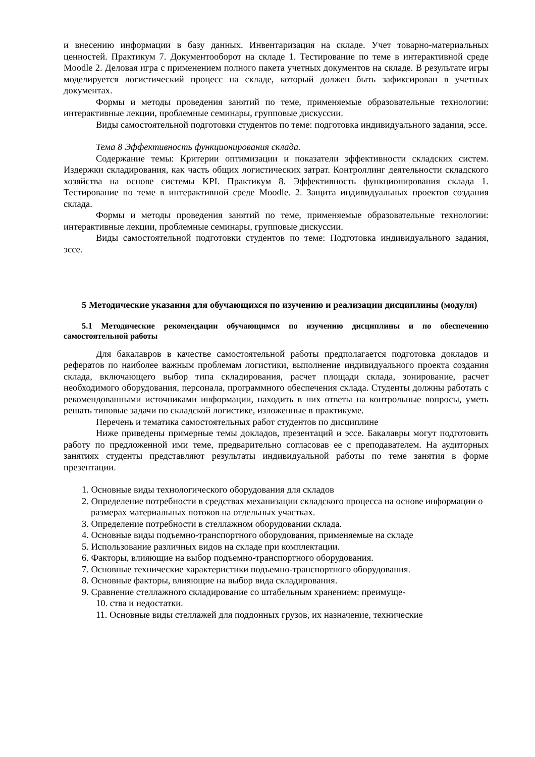и внесению информации в базу данных. Инвентаризация на складе. Учет товарно-материальных ценностей. Практикум 7. Документооборот на складе 1. Тестирование по теме в интерактивной среде Moodle 2. Деловая игра с применением полного пакета учетных документов на складе. В результате игры моделируется логистический процесс на складе, который должен быть зафиксирован в учетных документах.
Формы и методы проведения занятий по теме, применяемые образовательные технологии: интерактивные лекции, проблемные семинары, групповые дискуссии.
Виды самостоятельной подготовки студентов по теме: подготовка индивидуального задания, эссе.
Тема 8 Эффективность функционирования склада.
Содержание темы: Критерии оптимизации и показатели эффективности складских систем. Издержки складирования, как часть общих логистических затрат. Контроллинг деятельности складского хозяйства на основе системы KPI. Практикум 8. Эффективность функционирования склада 1. Тестирование по теме в интерактивной среде Moodle. 2. Защита индивидуальных проектов создания склада.
Формы и методы проведения занятий по теме, применяемые образовательные технологии: интерактивные лекции, проблемные семинары, групповые дискуссии.
Виды самостоятельной подготовки студентов по теме: Подготовка индивидуального задания, эссе.
5 Методические указания для обучающихся по изучению и реализации дисциплины (модуля)
5.1 Методические рекомендации обучающимся по изучению дисциплины и по обеспечению самостоятельной работы
Для бакалавров в качестве самостоятельной работы предполагается подготовка докладов и рефератов по наиболее важным проблемам логистики, выполнение индивидуального проекта создания склада, включающего выбор типа складирования, расчет площади склада, зонирование, расчет необходимого оборудования, персонала, программного обеспечения склада. Студенты должны работать с рекомендованными источниками информации, находить в них ответы на контрольные вопросы, уметь решать типовые задачи по складской логистике, изложенные в практикуме.
Перечень и тематика самостоятельных работ студентов по дисциплине
Ниже приведены примерные темы докладов, презентаций и эссе. Бакалавры могут подготовить работу по предложенной ими теме, предварительно согласовав ее с преподавателем. На аудиторных занятиях студенты представляют результаты индивидуальной работы по теме занятия в форме презентации.
1. Основные виды технологического оборудования для складов
2. Определение потребности в средствах механизации складского процесса на основе информации о размерах материальных потоков на отдельных участках.
3. Определение потребности в стеллажном оборудовании склада.
4. Основные виды подъемно-транспортного оборудования, применяемые на складе
5. Использование различных видов на складе при комплектации.
6. Факторы, влияющие на выбор подъемно-транспортного оборудования.
7. Основные технические характеристики подъемно-транспортного оборудования.
8. Основные факторы, влияющие на выбор вида складирования.
9. Сравнение стеллажного складирование со штабельным хранением: преимуще-
10. ства и недостатки.
11. Основные виды стеллажей для поддонных грузов, их назначение, технические